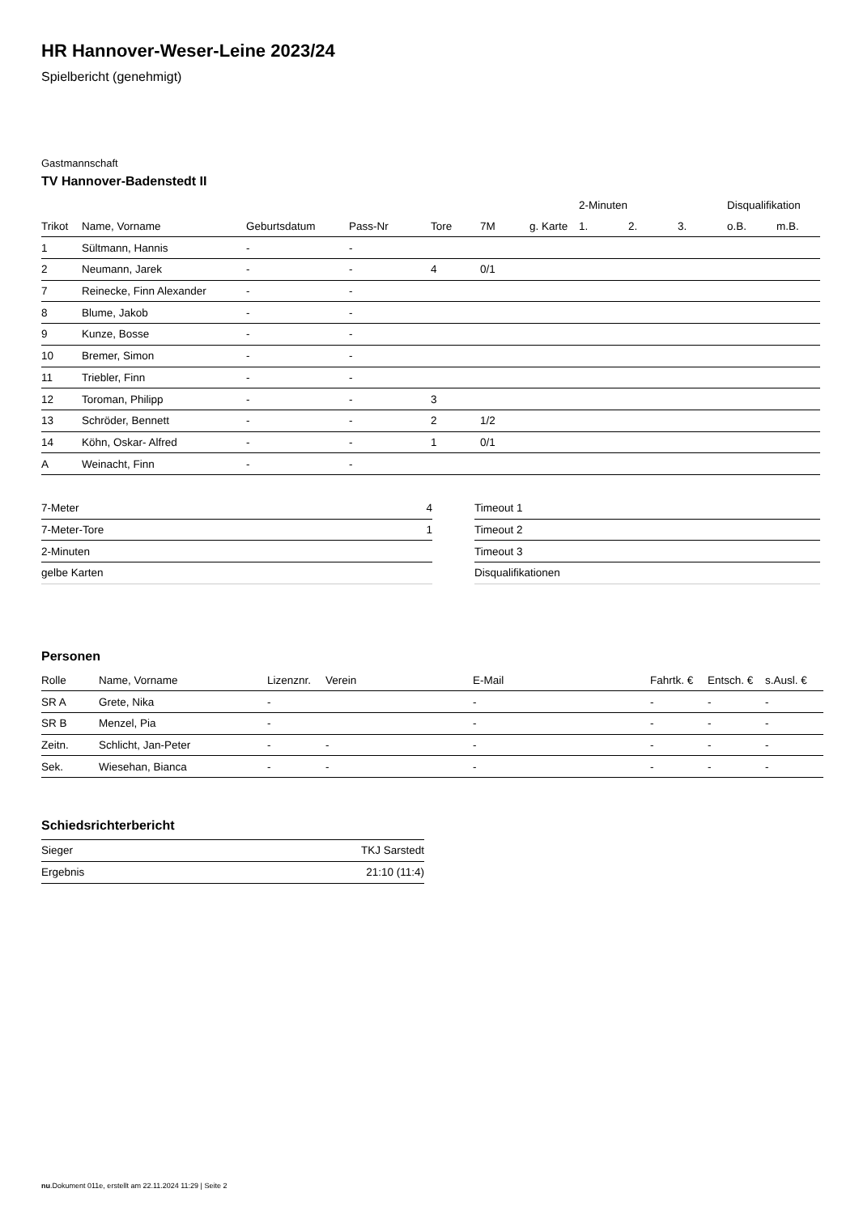HR Hannover-Weser-Leine 2023/24
Spielbericht (genehmigt)
Gastmannschaft
TV Hannover-Badenstedt II
| | | | | | | | | 2-Minuten | | | Disqualifikation | |
| --- | --- | --- | --- | --- | --- | --- | --- | --- | --- | --- | --- | --- |
| Trikot | Name, Vorname | Geburtsdatum | Pass-Nr | Tore | 7M | g. Karte | | 1. | 2. | 3. | o.B. | m.B. |
| 1 | Sültmann, Hannis | - | - | | | | | | | | | |
| 2 | Neumann, Jarek | - | - | 4 | 0/1 | | | | | | | |
| 7 | Reinecke, Finn Alexander | - | - | | | | | | | | | |
| 8 | Blume, Jakob | - | - | | | | | | | | | |
| 9 | Kunze, Bosse | - | - | | | | | | | | | |
| 10 | Bremer, Simon | - | - | | | | | | | | | |
| 11 | Triebler, Finn | - | - | | | | | | | | | |
| 12 | Toroman, Philipp | - | - | 3 | | | | | | | | |
| 13 | Schröder, Bennett | - | - | 2 | 1/2 | | | | | | | |
| 14 | Köhn, Oskar- Alfred | - | - | 1 | 0/1 | | | | | | | |
| A | Weinacht, Finn | - | - | | | | | | | | | |
| 7-Meter | 4 |
| 7-Meter-Tore | 1 |
| 2-Minuten | |
| gelbe Karten | |
| Timeout 1 |
| Timeout 2 |
| Timeout 3 |
| Disqualifikationen |
Personen
| Rolle | Name, Vorname | Lizenznr. | Verein | E-Mail | Fahrtk. € | Entsch. € | s.Ausl. € |
| --- | --- | --- | --- | --- | --- | --- | --- |
| SR A | Grete, Nika | - | | - | - | - | - |
| SR B | Menzel, Pia | - | | - | - | - | - |
| Zeitn. | Schlicht, Jan-Peter | - | - | - | - | - | - |
| Sek. | Wiesehan, Bianca | - | - | - | - | - | - |
Schiedsrichterbericht
| Sieger | TKJ Sarstedt |
| Ergebnis | 21:10 (11:4) |
nu.Dokument 011e, erstellt am 22.11.2024 11:29 | Seite 2